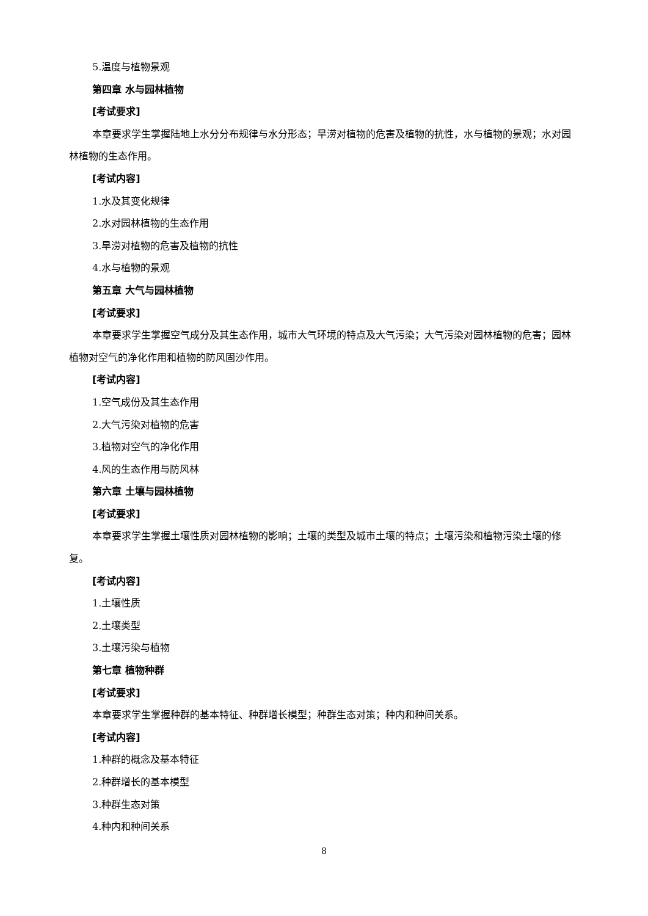5.温度与植物景观
第四章 水与园林植物
[考试要求]
本章要求学生掌握陆地上水分分布规律与水分形态；旱涝对植物的危害及植物的抗性，水与植物的景观；水对园林植物的生态作用。
[考试内容]
1.水及其变化规律
2.水对园林植物的生态作用
3.旱涝对植物的危害及植物的抗性
4.水与植物的景观
第五章 大气与园林植物
[考试要求]
本章要求学生掌握空气成分及其生态作用，城市大气环境的特点及大气污染；大气污染对园林植物的危害；园林植物对空气的净化作用和植物的防风固沙作用。
[考试内容]
1.空气成份及其生态作用
2.大气污染对植物的危害
3.植物对空气的净化作用
4.风的生态作用与防风林
第六章 土壤与园林植物
[考试要求]
本章要求学生掌握土壤性质对园林植物的影响；土壤的类型及城市土壤的特点；土壤污染和植物污染土壤的修复。
[考试内容]
1.土壤性质
2.土壤类型
3.土壤污染与植物
第七章 植物种群
[考试要求]
本章要求学生掌握种群的基本特征、种群增长模型；种群生态对策；种内和种间关系。
[考试内容]
1.种群的概念及基本特征
2.种群增长的基本模型
3.种群生态对策
4.种内和种间关系
8